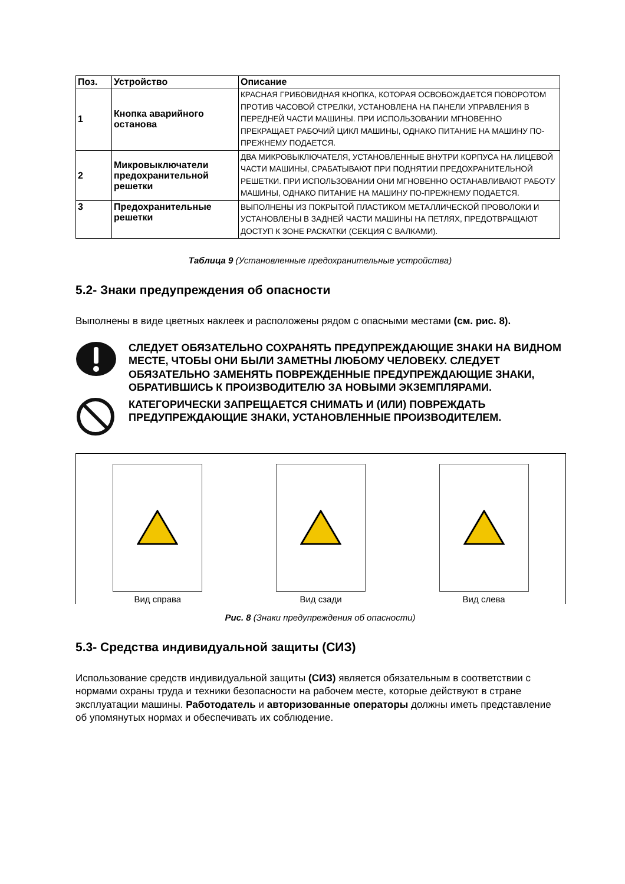| Поз. | Устройство | Описание |
| --- | --- | --- |
| 1 | Кнопка аварийного останова | КРАСНАЯ ГРИБОВИДНАЯ КНОПКА, КОТОРАЯ ОСВОБОЖДАЕТСЯ ПОВОРОТОМ ПРОТИВ ЧАСОВОЙ СТРЕЛКИ, УСТАНОВЛЕНА НА ПАНЕЛИ УПРАВЛЕНИЯ В ПЕРЕДНЕЙ ЧАСТИ МАШИНЫ. ПРИ ИСПОЛЬЗОВАНИИ МГНОВЕННО ПРЕКРАЩАЕТ РАБОЧИЙ ЦИКЛ МАШИНЫ, ОДНАКО ПИТАНИЕ НА МАШИНУ ПО-ПРЕЖНЕМУ ПОДАЕТСЯ. |
| 2 | Микровыключатели предохранительной решетки | ДВА МИКРОВЫКЛЮЧАТЕЛЯ, УСТАНОВЛЕННЫЕ ВНУТРИ КОРПУСА НА ЛИЦЕВОЙ ЧАСТИ МАШИНЫ, СРАБАТЫВАЮТ ПРИ ПОДНЯТИИ ПРЕДОХРАНИТЕЛЬНОЙ РЕШЕТКИ. ПРИ ИСПОЛЬЗОВАНИИ ОНИ МГНОВЕННО ОСТАНАВЛИВАЮТ РАБОТУ МАШИНЫ, ОДНАКО ПИТАНИЕ НА МАШИНУ ПО-ПРЕЖНЕМУ ПОДАЕТСЯ. |
| 3 | Предохранительные решетки | ВЫПОЛНЕНЫ ИЗ ПОКРЫТОЙ ПЛАСТИКОМ МЕТАЛЛИЧЕСКОЙ ПРОВОЛОКИ И УСТАНОВЛЕНЫ В ЗАДНЕЙ ЧАСТИ МАШИНЫ НА ПЕТЛЯХ, ПРЕДОТВРАЩАЮТ ДОСТУП К ЗОНЕ РАСКАТКИ (СЕКЦИЯ С ВАЛКАМИ). |
Таблица 9 (Установленные предохранительные устройства)
5.2- Знаки предупреждения об опасности
Выполнены в виде цветных наклеек и расположены рядом с опасными местами (см. рис. 8).
СЛЕДУЕТ ОБЯЗАТЕЛЬНО СОХРАНЯТЬ ПРЕДУПРЕЖДАЮЩИЕ ЗНАКИ НА ВИДНОМ МЕСТЕ, ЧТОБЫ ОНИ БЫЛИ ЗАМЕТНЫ ЛЮБОМУ ЧЕЛОВЕКУ. СЛЕДУЕТ ОБЯЗАТЕЛЬНО ЗАМЕНЯТЬ ПОВРЕЖДЕННЫЕ ПРЕДУПРЕЖДАЮЩИЕ ЗНАКИ, ОБРАТИВШИСЬ К ПРОИЗВОДИТЕЛЮ ЗА НОВЫМИ ЭКЗЕМПЛЯРАМИ.
КАТЕГОРИЧЕСКИ ЗАПРЕЩАЕТСЯ СНИМАТЬ И (ИЛИ) ПОВРЕЖДАТЬ ПРЕДУПРЕЖДАЮЩИЕ ЗНАКИ, УСТАНОВЛЕННЫЕ ПРОИЗВОДИТЕЛЕМ.
Вид справа
Вид сзади
Вид слева
Рис. 8 (Знаки предупреждения об опасности)
5.3- Средства индивидуальной защиты (СИЗ)
Использование средств индивидуальной защиты (СИЗ) является обязательным в соответствии с нормами охраны труда и техники безопасности на рабочем месте, которые действуют в стране эксплуатации машины. Работодатель и авторизованные операторы должны иметь представление об упомянутых нормах и обеспечивать их соблюдение.